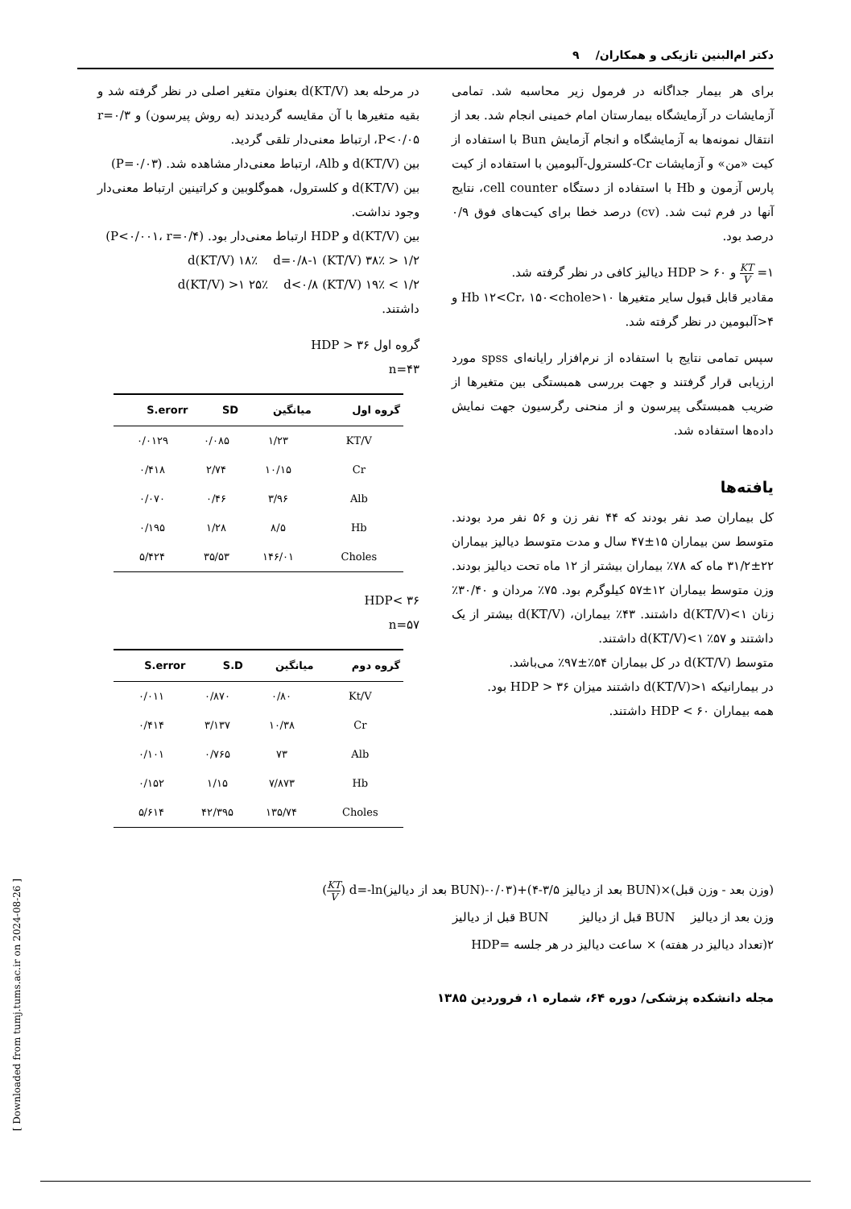دکتر ام‌البنین تازیکی و همکاران/ ۹
برای هر بیمار جداگانه در فرمول زیر محاسبه شد. تمامی آزمایشات در آزمایشگاه بیمارستان امام خمینی انجام شد. بعد از انتقال نمونه‌ها به آزمایشگاه و انجام آزمایش Bun با استفاده از کیت «من» و آزمایشات Cr-کلسترول-آلبومین با استفاده از کیت پارس آزمون و Hb با استفاده از دستگاه cell counter، نتایج آنها در فرم ثبت شد. (cv) درصد خطا برای کیت‌های فوق ۰/۹ درصد بود.
۱= KT V و ۶۰ < HDP دیالیز کافی در نظر گرفته شد.
مقادیر قابل قبول سایر متغیرها ۱۰<Hb ۱۲<Cr، ۱۵۰<chole و ۴<آلبومین در نظر گرفته شد.
سپس تمامی نتایج با استفاده از نرم‌افزار رایانه‌ای spss مورد ارزیابی قرار گرفتند و جهت بررسی همبستگی بین متغیرها از ضریب همبستگی پیرسون و از منحنی رگرسیون جهت نمایش داده‌ها استفاده شد.
یافته‌ها
کل بیماران صد نفر بودند که ۴۴ نفر زن و ۵۶ نفر مرد بودند. متوسط سن بیماران ۱۵±۴۷ سال و مدت متوسط دیالیز بیماران ۲۲±۳۱/۲ ماه که ۷۸٪ بیماران بیشتر از ۱۲ ماه تحت دیالیز بودند. وزن متوسط بیماران ۱۲±۵۷ کیلوگرم بود. ۷۵٪ مردان و ۳۰/۴۰٪ زنان ۱>(KT/V)d داشتند. ۴۳٪ بیماران، d(KT/V) بیشتر از یک داشتند و ۵۷٪ ۱>(KT/V)d داشتند.
متوسط d(KT/V) در کل بیماران ۵۴٪±۹۷٪ می‌باشد.
در بیمارانیکه ۱<(KT/V)d داشتند میزان ۳۶ < HDP بود.
همه بیماران ۶۰ > HDP داشتند.
در مرحله بعد d(KT/V) بعنوان متغیر اصلی در نظر گرفته شد و بقیه متغیرها با آن مقایسه گردیدند (به روش پیرسون) و r=۰/۳ ،P<۰/۰۵ ارتباط معنی‌دار تلقی گردید.
بین d(KT/V) و Alb، ارتباط معنی‌دار مشاهده شد. (P=۰/۰۳)
بین d(KT/V) و کلسترول، هموگلوبین و کراتینین ارتباط معنی‌دار وجود نداشت.
بین d(KT/V) و HDP ارتباط معنی‌دار بود. (P<۰/۰۰۱، r=۰/۴)
۱/۲ < d(KT/V) ۱۸٪ d=۰/۸-۱ (KT/V) ۳۸٪
۱/۲ > d(KT/V) >۱ ۲۵٪ d<۰/۸ (KT/V) ۱۹٪
داشتند.
گروه اول ۳۶ < HDP
n=۴۳
| گروه اول | میانگین | SD | S.erorr |
| --- | --- | --- | --- |
| KT/V | ۱/۲۳ | ۰/۰۸۵ | ۰/۰۱۲۹ |
| Cr | ۱۰/۱۵ | ۲/۷۴ | ۰/۴۱۸ |
| Alb | ۳/۹۶ | ۰/۴۶ | ۰/۰۷۰ |
| Hb | ۸/۵ | ۱/۲۸ | ۰/۱۹۵ |
| Choles | ۱۴۶/۰۱ | ۳۵/۵۳ | ۵/۴۲۴ |
HDP< ۳۶
n=۵۷
| گروه دوم | میانگین | S.D | S.error |
| --- | --- | --- | --- |
| Kt/V | ۰/۸۰ | ۰/۸۷۰ | ۰/۰۱۱ |
| Cr | ۱۰/۳۸ | ۳/۱۳۷ | ۰/۴۱۴ |
| Alb | ۷۳ | ۰/۷۶۵ | ۰/۱۰۱ |
| Hb | ۷/۸۷۳ | ۱/۱۵ | ۰/۱۵۲ |
| Choles | ۱۳۵/۷۴ | ۴۲/۳۹۵ | ۵/۶۱۴ |
(وزن بعد - وزن قبل)×(BUN بعد از دیالیز ۳/۵-۴)+(۰/۰۳-(BUN بعد از دیالیز)d=-ln (KT V)
وزن بعد از دیالیز BUN قبل از دیالیز BUN قبل از دیالیز
۲(تعداد دیالیز در هفته) × ساعت دیالیز در هر جلسه =HDP
مجله دانشکده پزشکی/ دوره ۶۴، شماره ۱، فروردین ۱۳۸۵
[ Downloaded from tumj.tums.ac.ir on 2024-08-26 ]